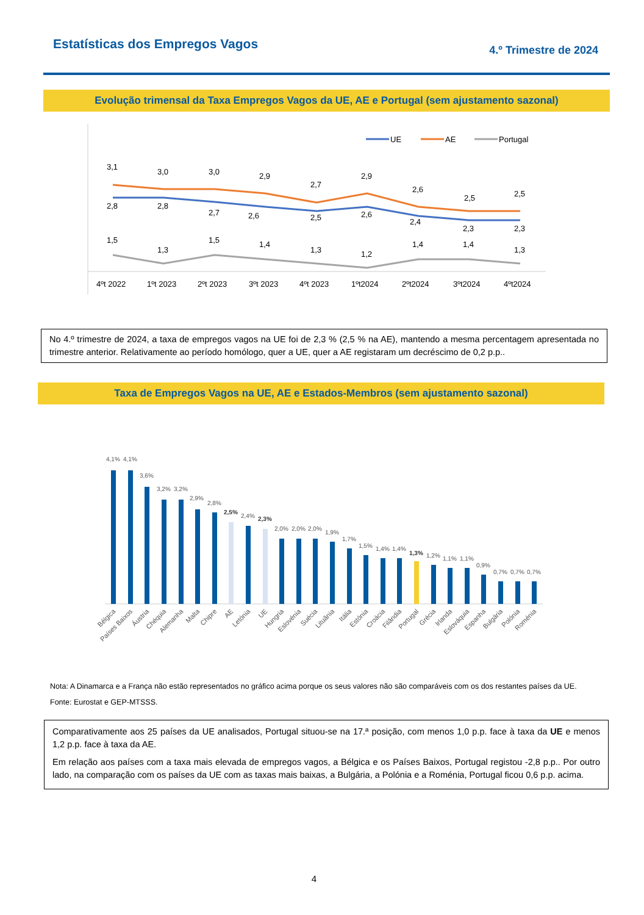Estatísticas dos Empregos Vagos
4.º Trimestre de 2024
Evolução trimensal da Taxa Empregos Vagos da UE, AE e Portugal (sem ajustamento sazonal)
UE
AE
Portugal
3,1
3,0
3,0
2,9
2,7
2,9
2,6
2,5
2,5
2,8
2,8
2,7
2,6
2,5
2,6
2,4
2,3
2,3
1,5
1,3
1,5
1,4
1,3
1,2
1,4
1,4
1,3
4ºt 2022
1ºt 2023
2ºt 2023
3ºt 2023
4ºt 2023
1ºt2024
2ºt2024
3ºt2024
4ºt2024
No 4.º trimestre de 2024, a taxa de empregos vagos na UE foi de 2,3 % (2,5 % na AE), mantendo a mesma percentagem apresentada no trimestre anterior. Relativamente ao período homólogo, quer a UE, quer a AE registaram um decréscimo de 0,2 p.p..
Taxa de Empregos Vagos na UE, AE e Estados-Membros (sem ajustamento sazonal)
4,1%
4,1%
3,6%
3,2%
3,2%
2,9%
2,8%
2,5%
2,4%
2,3%
2,0%
2,0%
2,0%
1,9%
1,7%
1,5%
1,4%
1,4%
1,3%
1,2%
1,1%
1,1%
0,9%
0,7%
0,7%
0,7%
Bélgica
Países Baixos
Áustria
Chéquia
Alemanha
Malta
Chipre
AE
Letónia
UE
Hungria
Eslovénia
Suécia
Lituânia
Itália
Estónia
Croácia
Filândia
Portugal
Grécia
Irlanda
Eslováquia
Espanha
Bulgária
Polónia
Roménia
Nota: A Dinamarca e a França não estão representados no gráfico acima porque os seus valores não são comparáveis com os dos restantes países da UE.
Fonte: Eurostat e GEP-MTSSS.
Comparativamente aos 25 países da UE analisados, Portugal situou-se na 17.ª posição, com menos 1,0 p.p. face à taxa da UE e menos 1,2 p.p. face à taxa da AE.
Em relação aos países com a taxa mais elevada de empregos vagos, a Bélgica e os Países Baixos, Portugal registou -2,8 p.p.. Por outro lado, na comparação com os países da UE com as taxas mais baixas, a Bulgária, a Polónia e a Roménia, Portugal ficou 0,6 p.p. acima.
4